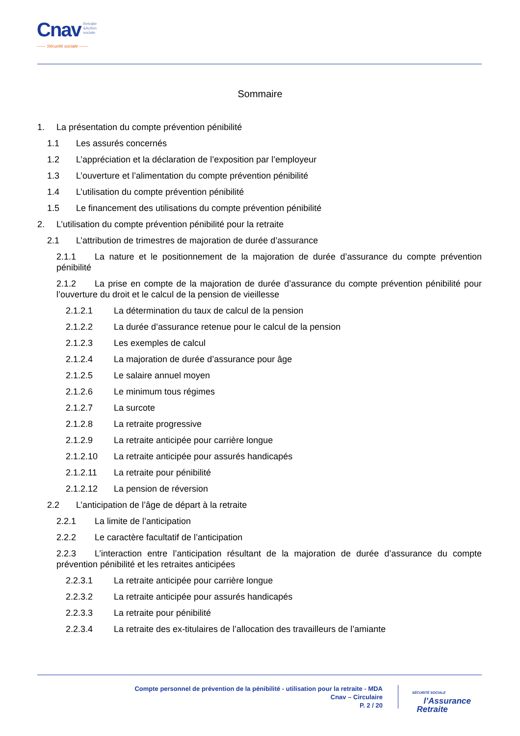Cnav Retraite
&Action
sociale
—— Sécurité sociale ——
Sommaire
1. La présentation du compte prévention pénibilité
1.1 Les assurés concernés
1.2 L’appréciation et la déclaration de l’exposition par l’employeur
1.3 L’ouverture et l’alimentation du compte prévention pénibilité
1.4 L’utilisation du compte prévention pénibilité
1.5 Le financement des utilisations du compte prévention pénibilité
2. L’utilisation du compte prévention pénibilité pour la retraite
2.1 L’attribution de trimestres de majoration de durée d’assurance
2.1.1 La nature et le positionnement de la majoration de durée d’assurance du compte prévention pénibilité
2.1.2 La prise en compte de la majoration de durée d’assurance du compte prévention pénibilité pour l’ouverture du droit et le calcul de la pension de vieillesse
2.1.2.1 La détermination du taux de calcul de la pension
2.1.2.2 La durée d’assurance retenue pour le calcul de la pension
2.1.2.3 Les exemples de calcul
2.1.2.4 La majoration de durée d’assurance pour âge
2.1.2.5 Le salaire annuel moyen
2.1.2.6 Le minimum tous régimes
2.1.2.7 La surcote
2.1.2.8 La retraite progressive
2.1.2.9 La retraite anticipée pour carrière longue
2.1.2.10 La retraite anticipée pour assurés handicapés
2.1.2.11 La retraite pour pénibilité
2.1.2.12 La pension de réversion
2.2 L’anticipation de l’âge de départ à la retraite
2.2.1 La limite de l’anticipation
2.2.2 Le caractère facultatif de l’anticipation
2.2.3 L’interaction entre l’anticipation résultant de la majoration de durée d’assurance du compte prévention pénibilité et les retraites anticipées
2.2.3.1 La retraite anticipée pour carrière longue
2.2.3.2 La retraite anticipée pour assurés handicapés
2.2.3.3 La retraite pour pénibilité
2.2.3.4 La retraite des ex-titulaires de l’allocation des travailleurs de l’amiante
Compte personnel de prévention de la pénibilité - utilisation pour la retraite - MDA
Cnav – Circulaire
P. 2 / 20
SÉCURITÉ SOCIALE
l’Assurance
Retraite